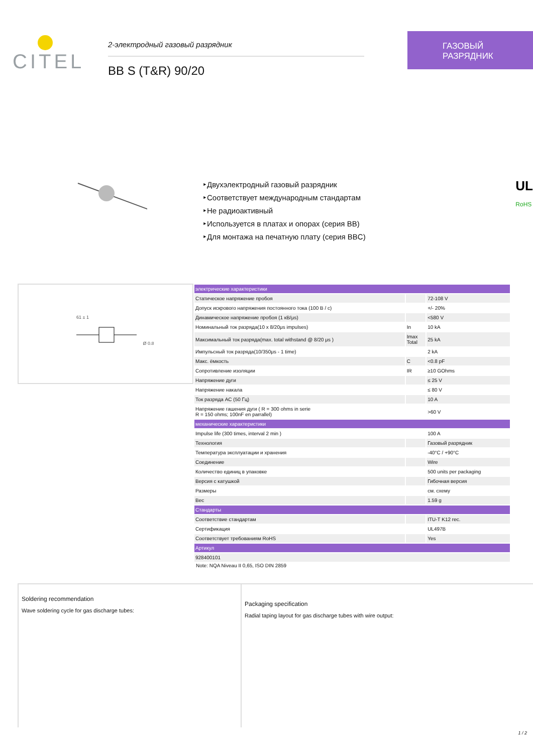CITEL
2-электродный газовый разрядник
BB S (T&R) 90/20
ГАЗОВЫЙ
РАЗРЯДНИК
‣Двухэлектродный газовый разрядник
‣Соответствует международным стандартам
‣Не радиоактивный
‣Используется в платах и опорах (серия BB)
‣Для монтажа на печатную плату (серия BBC)
UL
RoHS
61 ± 1
Ø 0.8
| электрические характеристики | | |
| Статическое напряжение пробоя | | 72-108 V |
| Допуск искрового напряжения постоянного тока (100 В / с) | | +/- 20% |
| Динамическое напряжение пробоя (1 кВ/μs) | | <580 V |
| Номинальный ток разряда(10 x 8/20μs impulses) | In | 10 kA |
| Максимальный ток разряда(max. total withstand @ 8/20 μs ) | Imax Total | 25 kA |
| Импульсный ток разряда(10/350μs - 1 time) | | 2 kA |
| Макс. ёмкость | C | <0.8 pF |
| Сопротивление изоляции | IR | ≥10 GOhms |
| Напряжение дуги | | ≤ 25 V |
| Напряжение накала | | ≤ 80 V |
| Ток разряда AC (50 Гц) | | 10 A |
| Напряжение гашения дуги ( R = 300 ohms in serie R = 150 ohms; 100nF en parrallel) | | >60 V |
| механические характеристики | | |
| Impulse life (300 times, interval 2 min ) | | 100 A |
| Технология | | Газовый разрядник |
| Температура эксплуатации и хранения | | -40°C / +90°C |
| Соединение | | Wire |
| Количество единиц в упаковке | | 500 units per packaging |
| Версия с катушкой | | Гибочная версия |
| Размеры | | см. схему |
| Вес | | 1.59 g |
| Стандарты | | |
| Соответствие стандартам | | ITU-T K12 rec. |
| Сертификация | | UL497B |
| Соответствует требованиям RoHS | | Yes |
| Артикул | | |
| 928400101 | | |
Note: NQA Niveau II 0,65, ISO DIN 2859
Soldering recommendation
Wave soldering cycle for gas discharge tubes:
Packaging specification
Radial taping layout for gas discharge tubes with wire output:
1 / 2